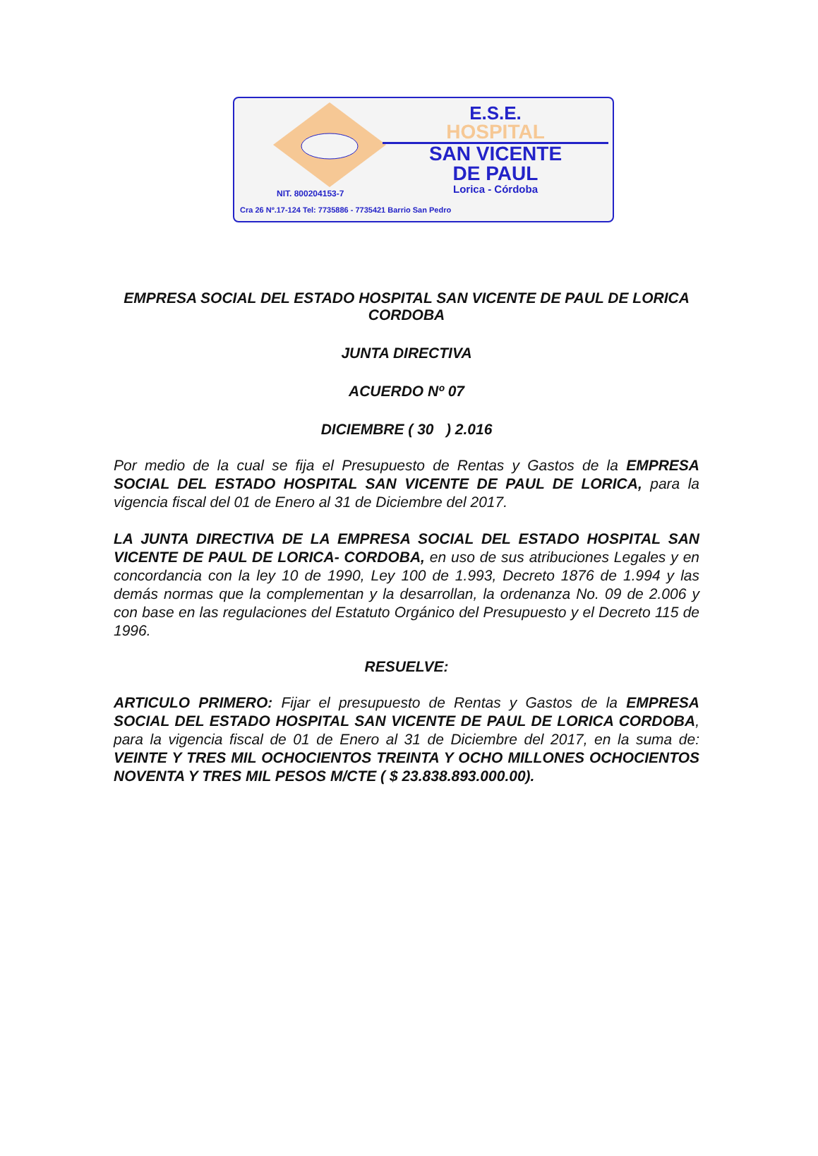E.S.E.
HOSPITAL
SAN VICENTE
DE PAUL
Lorica - Córdoba
NIT. 800204153-7
Cra 26 Nº.17-124 Tel: 7735886 - 7735421 Barrio San Pedro
EMPRESA SOCIAL DEL ESTADO HOSPITAL SAN VICENTE DE PAUL DE LORICA CORDOBA
JUNTA DIRECTIVA
ACUERDO Nº 07
DICIEMBRE ( 30 ) 2.016
Por medio de la cual se fija el Presupuesto de Rentas y Gastos de la EMPRESA SOCIAL DEL ESTADO HOSPITAL SAN VICENTE DE PAUL DE LORICA, para la vigencia fiscal del 01 de Enero al 31 de Diciembre del 2017.
LA JUNTA DIRECTIVA DE LA EMPRESA SOCIAL DEL ESTADO HOSPITAL SAN VICENTE DE PAUL DE LORICA- CORDOBA, en uso de sus atribuciones Legales y en concordancia con la ley 10 de 1990, Ley 100 de 1.993, Decreto 1876 de 1.994 y las demás normas que la complementan y la desarrollan, la ordenanza No. 09 de 2.006 y con base en las regulaciones del Estatuto Orgánico del Presupuesto y el Decreto 115 de 1996.
RESUELVE:
ARTICULO PRIMERO: Fijar el presupuesto de Rentas y Gastos de la EMPRESA SOCIAL DEL ESTADO HOSPITAL SAN VICENTE DE PAUL DE LORICA CORDOBA, para la vigencia fiscal de 01 de Enero al 31 de Diciembre del 2017, en la suma de: VEINTE Y TRES MIL OCHOCIENTOS TREINTA Y OCHO MILLONES OCHOCIENTOS NOVENTA Y TRES MIL PESOS M/CTE ( $ 23.838.893.000.00).